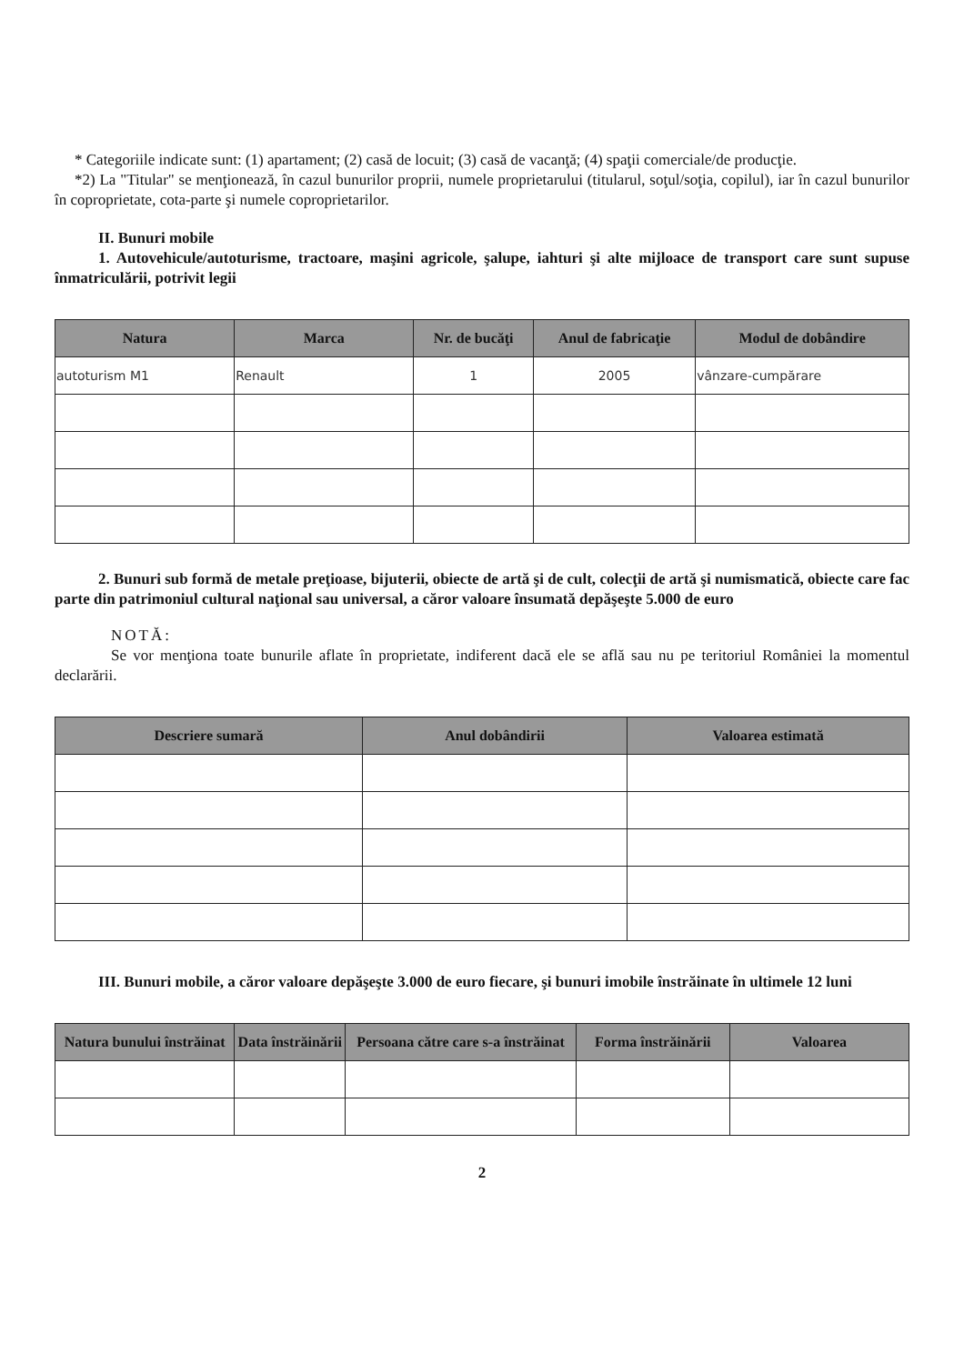* Categoriile indicate sunt: (1) apartament; (2) casă de locuit; (3) casă de vacanţă; (4) spaţii comerciale/de producţie.
*2) La "Titular" se menţionează, în cazul bunurilor proprii, numele proprietarului (titularul, soţul/soţia, copilul), iar în cazul bunurilor în coproprietate, cota-parte şi numele coproprietarilor.
II. Bunuri mobile
1. Autovehicule/autoturisme, tractoare, maşini agricole, şalupe, iahturi şi alte mijloace de transport care sunt supuse înmatriculării, potrivit legii
| Natura | Marca | Nr. de bucăţi | Anul de fabricaţie | Modul de dobândire |
| --- | --- | --- | --- | --- |
| autoturism M1 | Renault | 1 | 2005 | vânzare-cumpărare |
2. Bunuri sub formă de metale preţioase, bijuterii, obiecte de artă şi de cult, colecţii de artă şi numismatică, obiecte care fac parte din patrimoniul cultural naţional sau universal, a căror valoare însumată depăşeşte 5.000 de euro
NOTĂ:
Se vor menţiona toate bunurile aflate în proprietate, indiferent dacă ele se află sau nu pe teritoriul României la momentul declarării.
| Descriere sumară | Anul dobândirii | Valoarea estimată |
| --- | --- | --- |
III. Bunuri mobile, a căror valoare depăşeşte 3.000 de euro fiecare, şi bunuri imobile înstrăinate în ultimele 12 luni
| Natura bunului înstrăinat | Data înstrăinării | Persoana către care s-a înstrăinat | Forma înstrăinării | Valoarea |
| --- | --- | --- | --- | --- |
2